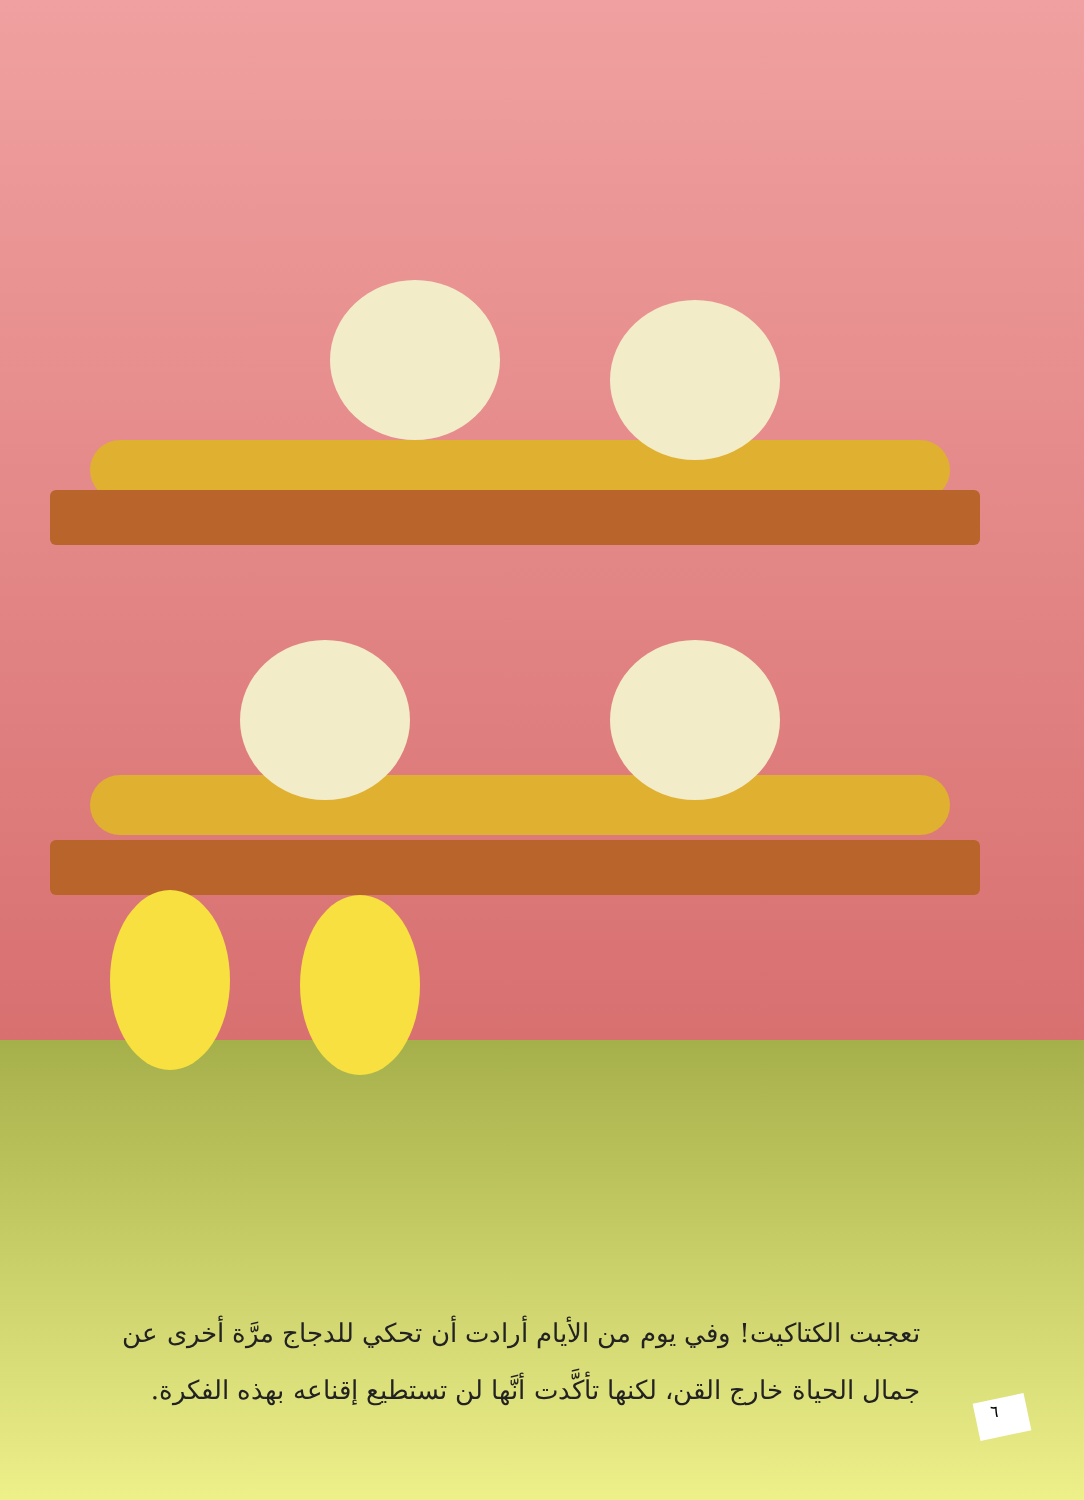تعجبت الكتاكيت! وفي يوم من الأيام أرادت أن تحكي للدجاج مرَّة أخرى عن جمال الحياة خارج القن، لكنها تأكَّدت أنَّها لن تستطيع إقناعه بهذه الفكرة.
٦